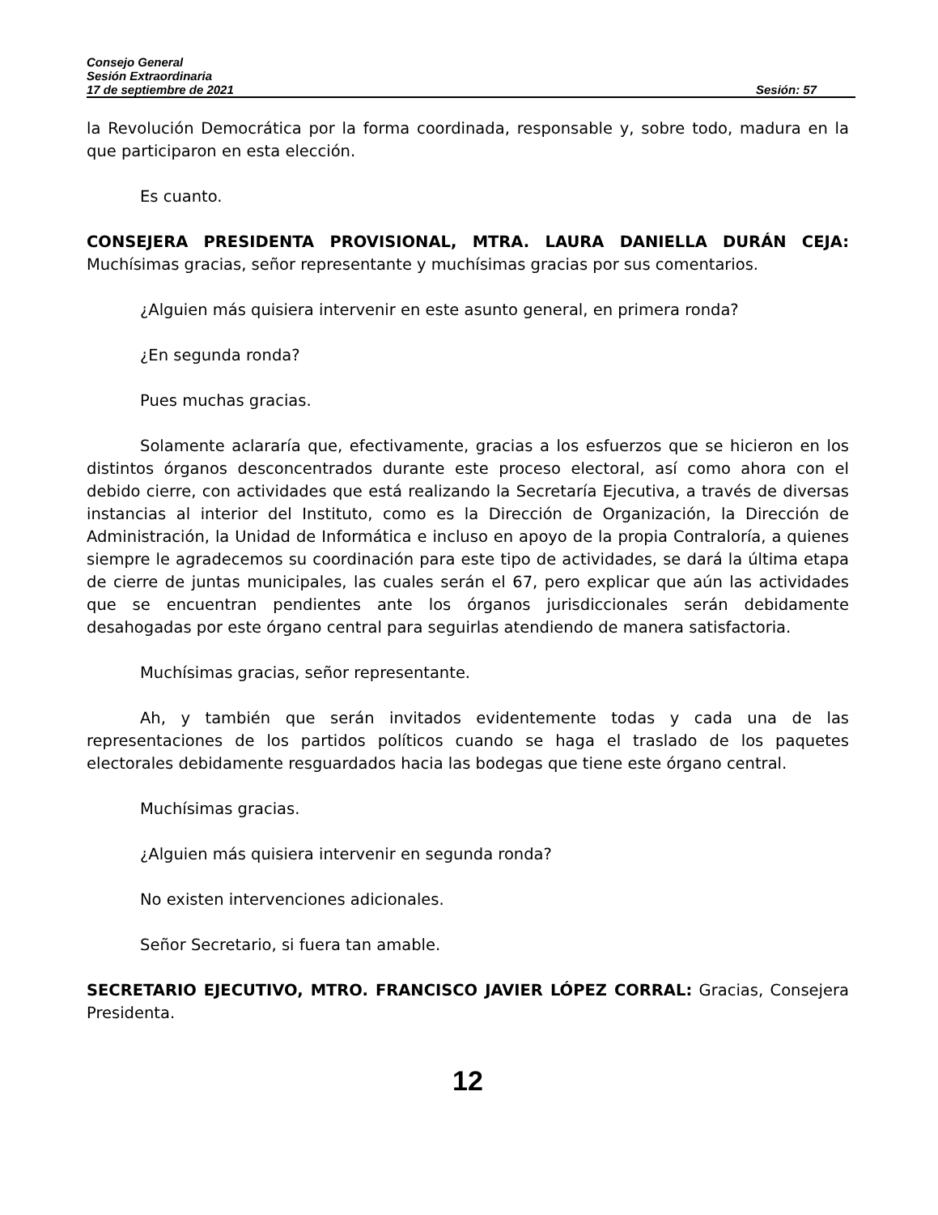Consejo General
Sesión Extraordinaria
17 de septiembre de 2021 Sesión: 57
la Revolución Democrática por la forma coordinada, responsable y, sobre todo, madura en la que participaron en esta elección.
Es cuanto.
CONSEJERA PRESIDENTA PROVISIONAL, MTRA. LAURA DANIELLA DURÁN CEJA: Muchísimas gracias, señor representante y muchísimas gracias por sus comentarios.
¿Alguien más quisiera intervenir en este asunto general, en primera ronda?
¿En segunda ronda?
Pues muchas gracias.
Solamente aclararía que, efectivamente, gracias a los esfuerzos que se hicieron en los distintos órganos desconcentrados durante este proceso electoral, así como ahora con el debido cierre, con actividades que está realizando la Secretaría Ejecutiva, a través de diversas instancias al interior del Instituto, como es la Dirección de Organización, la Dirección de Administración, la Unidad de Informática e incluso en apoyo de la propia Contraloría, a quienes siempre le agradecemos su coordinación para este tipo de actividades, se dará la última etapa de cierre de juntas municipales, las cuales serán el 67, pero explicar que aún las actividades que se encuentran pendientes ante los órganos jurisdiccionales serán debidamente desahogadas por este órgano central para seguirlas atendiendo de manera satisfactoria.
Muchísimas gracias, señor representante.
Ah, y también que serán invitados evidentemente todas y cada una de las representaciones de los partidos políticos cuando se haga el traslado de los paquetes electorales debidamente resguardados hacia las bodegas que tiene este órgano central.
Muchísimas gracias.
¿Alguien más quisiera intervenir en segunda ronda?
No existen intervenciones adicionales.
Señor Secretario, si fuera tan amable.
SECRETARIO EJECUTIVO, MTRO. FRANCISCO JAVIER LÓPEZ CORRAL: Gracias, Consejera Presidenta.
12